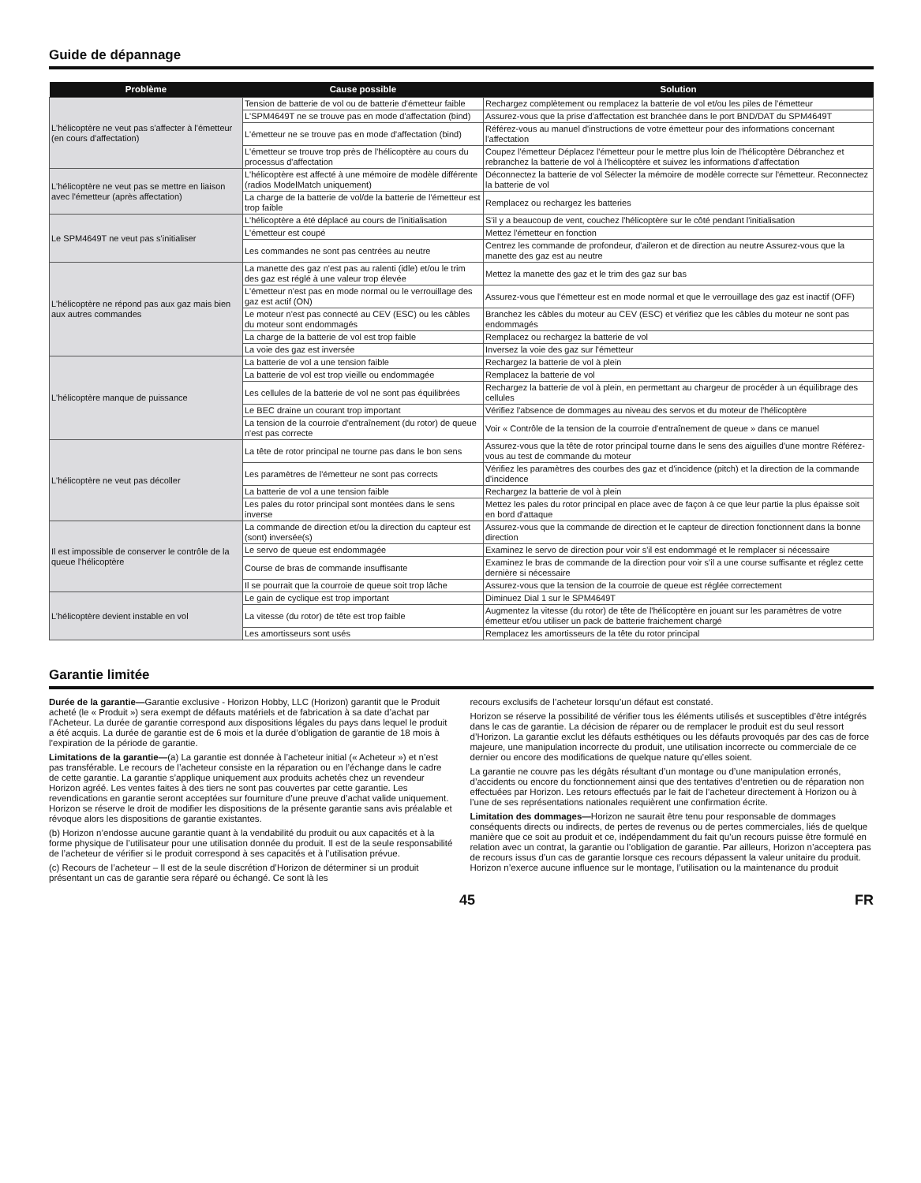Guide de dépannage
| Problème | Cause possible | Solution |
| --- | --- | --- |
| L'hélicoptère ne veut pas s'affecter à l'émetteur (en cours d'affectation) | Tension de batterie de vol ou de batterie d'émetteur faible | Rechargez complètement ou remplacez la batterie de vol et/ou les piles de l'émetteur |
| | L'SPM4649T ne se trouve pas en mode d'affectation (bind) | Assurez-vous que la prise d'affectation est branchée dans le port BND/DAT du SPM4649T |
| | L'émetteur ne se trouve pas en mode d'affectation (bind) | Référez-vous au manuel d'instructions de votre émetteur pour des informations concernant l'affectation |
| | L'émetteur se trouve trop près de l'hélicoptère au cours du processus d'affectation | Coupez l'émetteur Déplacez l'émetteur pour le mettre plus loin de l'hélicoptère Débranchez et rebranchez la batterie de vol à l'hélicoptère et suivez les informations d'affectation |
| L'hélicoptère ne veut pas se mettre en liaison avec l'émetteur (après affectation) | L'hélicoptère est affecté à une mémoire de modèle différente (radios ModelMatch uniquement) | Déconnectez la batterie de vol Sélecter la mémoire de modèle correcte sur l'émetteur. Reconnectez la batterie de vol |
| | La charge de la batterie de vol/de la batterie de l'émetteur est trop faible | Remplacez ou rechargez les batteries |
| Le SPM4649T ne veut pas s'initialiser | L'hélicoptère a été déplacé au cours de l'initialisation | S'il y a beaucoup de vent, couchez l'hélicoptère sur le côté pendant l'initialisation |
| | L'émetteur est coupé | Mettez l'émetteur en fonction |
| | Les commandes ne sont pas centrées au neutre | Centrez les commande de profondeur, d'aileron et de direction au neutre Assurez-vous que la manette des gaz est au neutre |
| L'hélicoptère ne répond pas aux gaz mais bien aux autres commandes | La manette des gaz n'est pas au ralenti (idle) et/ou le trim des gaz est réglé à une valeur trop élevée | Mettez la manette des gaz et le trim des gaz sur bas |
| | L'émetteur n'est pas en mode normal ou le verrouillage des gaz est actif (ON) | Assurez-vous que l'émetteur est en mode normal et que le verrouillage des gaz est inactif (OFF) |
| | Le moteur n'est pas connecté au CEV (ESC) ou les câbles du moteur sont endommagés | Branchez les câbles du moteur au CEV (ESC) et vérifiez que les câbles du moteur ne sont pas endommagés |
| | La charge de la batterie de vol est trop faible | Remplacez ou rechargez la batterie de vol |
| | La voie des gaz est inversée | Inversez la voie des gaz sur l'émetteur |
| L'hélicoptère manque de puissance | La batterie de vol a une tension faible | Rechargez la batterie de vol à plein |
| | La batterie de vol est trop vieille ou endommagée | Remplacez la batterie de vol |
| | Les cellules de la batterie de vol ne sont pas équilibrées | Rechargez la batterie de vol à plein, en permettant au chargeur de procéder à un équilibrage des cellules |
| | Le BEC draine un courant trop important | Vérifiez l'absence de dommages au niveau des servos et du moteur de l'hélicoptère |
| | La tension de la courroie d'entraînement (du rotor) de queue n'est pas correcte | Voir « Contrôle de la tension de la courroie d'entraînement de queue » dans ce manuel |
| L'hélicoptère ne veut pas décoller | La tête de rotor principal ne tourne pas dans le bon sens | Assurez-vous que la tête de rotor principal tourne dans le sens des aiguilles d'une montre Référez-vous au test de commande du moteur |
| | Les paramètres de l'émetteur ne sont pas corrects | Vérifiez les paramètres des courbes des gaz et d'incidence (pitch) et la direction de la commande d'incidence |
| | La batterie de vol a une tension faible | Rechargez la batterie de vol à plein |
| | Les pales du rotor principal sont montées dans le sens inverse | Mettez les pales du rotor principal en place avec de façon à ce que leur partie la plus épaisse soit en bord d'attaque |
| Il est impossible de conserver le contrôle de la queue l’hélicoptère | La commande de direction et/ou la direction du capteur est (sont) inversée(s) | Assurez-vous que la commande de direction et le capteur de direction fonctionnent dans la bonne direction |
| | Le servo de queue est endommagée | Examinez le servo de direction pour voir s'il est endommagé et le remplacer si nécessaire |
| | Course de bras de commande insuffisante | Examinez le bras de commande de la direction pour voir s'il a une course suffisante et réglez cette dernière si nécessaire |
| | Il se pourrait que la courroie de queue soit trop lâche | Assurez-vous que la tension de la courroie de queue est réglée correctement |
| L’hélicoptère devient instable en vol | Le gain de cyclique est trop important | Diminuez Dial 1 sur le SPM4649T |
| | La vitesse (du rotor) de tête est trop faible | Augmentez la vitesse (du rotor) de tête de l'hélicoptère en jouant sur les paramètres de votre émetteur et/ou utiliser un pack de batterie fraichement chargé |
| | Les amortisseurs sont usés | Remplacez les amortisseurs de la tête du rotor principal |
Garantie limitée
Durée de la garantie—Garantie exclusive - Horizon Hobby, LLC (Horizon) garantit que le Produit acheté (le « Produit ») sera exempt de défauts matériels et de fabrication à sa date d’achat par l’Acheteur. La durée de garantie correspond aux dispositions légales du pays dans lequel le produit a été acquis. La durée de garantie est de 6 mois et la durée d’obligation de garantie de 18 mois à l’expiration de la période de garantie.
Limitations de la garantie—(a) La garantie est donnée à l’acheteur initial (« Acheteur ») et n’est pas transférable. Le recours de l’acheteur consiste en la réparation ou en l’échange dans le cadre de cette garantie. La garantie s’applique uniquement aux produits achetés chez un revendeur Horizon agréé. Les ventes faites à des tiers ne sont pas couvertes par cette garantie. Les revendications en garantie seront acceptées sur fourniture d’une preuve d’achat valide uniquement. Horizon se réserve le droit de modifier les dispositions de la présente garantie sans avis préalable et révoque alors les dispositions de garantie existantes.
(b) Horizon n’endosse aucune garantie quant à la vendabilité du produit ou aux capacités et à la forme physique de l’utilisateur pour une utilisation donnée du produit. Il est de la seule responsabilité de l’acheteur de vérifier si le produit correspond à ses capacités et à l’utilisation prévue.
(c) Recours de l’acheteur – Il est de la seule discrétion d’Horizon de déterminer si un produit présentant un cas de garantie sera réparé ou échangé. Ce sont là les
recours exclusifs de l’acheteur lorsqu’un défaut est constaté.
Horizon se réserve la possibilité de vérifier tous les éléments utilisés et susceptibles d’être intégrés dans le cas de garantie. La décision de réparer ou de remplacer le produit est du seul ressort d’Horizon. La garantie exclut les défauts esthétiques ou les défauts provoqués par des cas de force majeure, une manipulation incorrecte du produit, une utilisation incorrecte ou commerciale de ce dernier ou encore des modifications de quelque nature qu’elles soient.
La garantie ne couvre pas les dégâts résultant d’un montage ou d’une manipulation erronés, d’accidents ou encore du fonctionnement ainsi que des tentatives d’entretien ou de réparation non effectuées par Horizon. Les retours effectués par le fait de l’acheteur directement à Horizon ou à l’une de ses représentations nationales requièrent une confirmation écrite.
Limitation des dommages—Horizon ne saurait être tenu pour responsable de dommages conséquents directs ou indirects, de pertes de revenus ou de pertes commerciales, liés de quelque manière que ce soit au produit et ce, indépendamment du fait qu’un recours puisse être formulé en relation avec un contrat, la garantie ou l’obligation de garantie. Par ailleurs, Horizon n’acceptera pas de recours issus d’un cas de garantie lorsque ces recours dépassent la valeur unitaire du produit. Horizon n’exerce aucune influence sur le montage, l’utilisation ou la maintenance du produit
45 FR